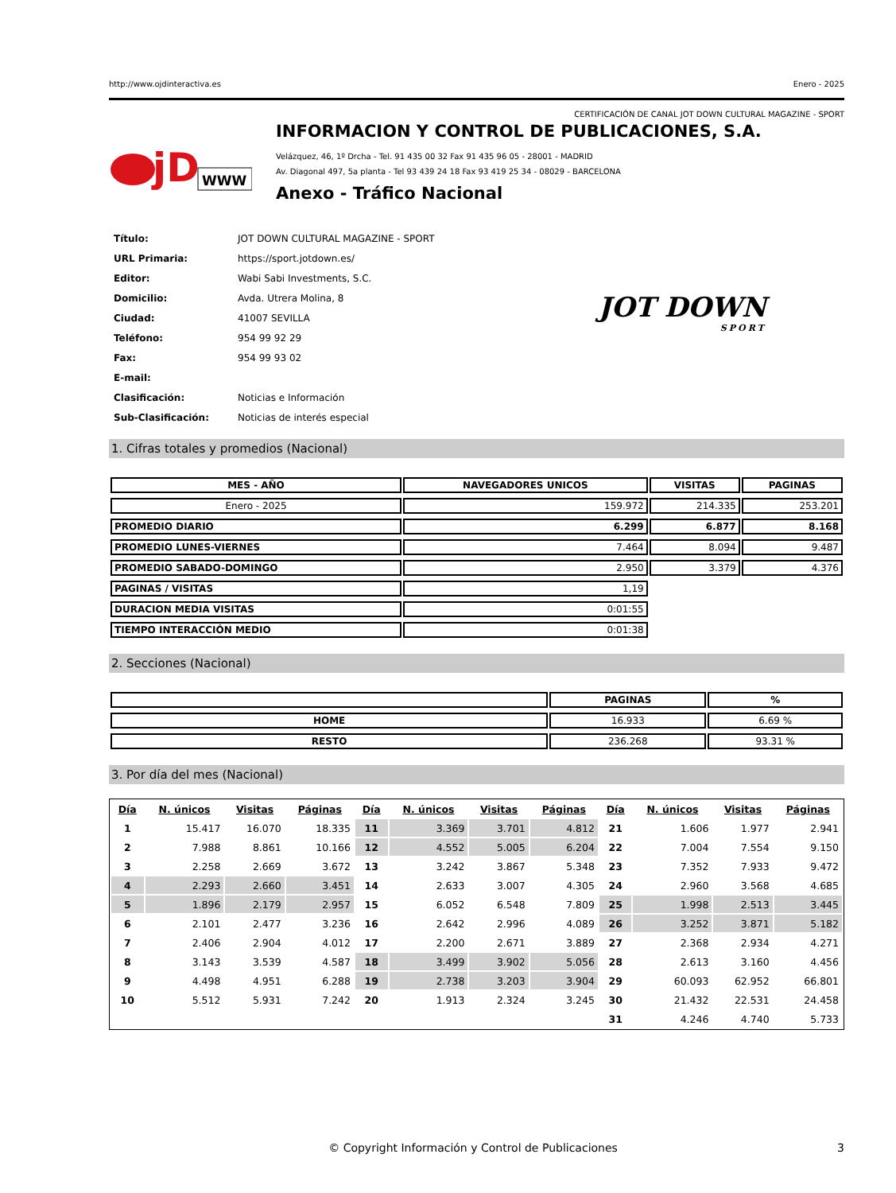http://www.ojdinteractiva.es Enero - 2025
CERTIFICACIÓN DE CANAL JOT DOWN CULTURAL MAGAZINE - SPORT
jD
WWW
INFORMACION Y CONTROL DE PUBLICACIONES, S.A.
Velázquez, 46, 1º Drcha - Tel. 91 435 00 32 Fax 91 435 96 05 - 28001 - MADRID
Av. Diagonal 497, 5a planta - Tel 93 439 24 18 Fax 93 419 25 34 - 08029 - BARCELONA
Anexo - Tráfico Nacional
| Título: | JOT DOWN CULTURAL MAGAZINE - SPORT |
| URL Primaria: | https://sport.jotdown.es/ |
| Editor: | Wabi Sabi Investments, S.C. |
| Domicilio: | Avda. Utrera Molina, 8 |
| Ciudad: | 41007 SEVILLA |
| Teléfono: | 954 99 92 29 |
| Fax: | 954 99 93 02 |
| E-mail: | |
| Clasificación: | Noticias e Información |
| Sub-Clasificación: | Noticias de interés especial |
JOT DOWN
SPORT
1. Cifras totales y promedios (Nacional)
| MES - AÑO | NAVEGADORES UNICOS | VISITAS | PAGINAS |
| --- | --- | --- | --- |
| Enero - 2025 | 159.972 | 214.335 | 253.201 |
| PROMEDIO DIARIO | 6.299 | 6.877 | 8.168 |
| PROMEDIO LUNES-VIERNES | 7.464 | 8.094 | 9.487 |
| PROMEDIO SABADO-DOMINGO | 2.950 | 3.379 | 4.376 |
| PAGINAS / VISITAS | 1,19 | | |
| DURACION MEDIA VISITAS | 0:01:55 | | |
| TIEMPO INTERACCIÓN MEDIO | 0:01:38 | | |
2. Secciones (Nacional)
| | PAGINAS | % |
| --- | --- | --- |
| HOME | 16.933 | 6.69 % |
| RESTO | 236.268 | 93.31 % |
3. Por día del mes (Nacional)
| Día | N. únicos | Visitas | Páginas | Día | N. únicos | Visitas | Páginas | Día | N. únicos | Visitas | Páginas |
| --- | --- | --- | --- | --- | --- | --- | --- | --- | --- | --- | --- |
| 1 | 15.417 | 16.070 | 18.335 | 11 | 3.369 | 3.701 | 4.812 | 21 | 1.606 | 1.977 | 2.941 |
| 2 | 7.988 | 8.861 | 10.166 | 12 | 4.552 | 5.005 | 6.204 | 22 | 7.004 | 7.554 | 9.150 |
| 3 | 2.258 | 2.669 | 3.672 | 13 | 3.242 | 3.867 | 5.348 | 23 | 7.352 | 7.933 | 9.472 |
| 4 | 2.293 | 2.660 | 3.451 | 14 | 2.633 | 3.007 | 4.305 | 24 | 2.960 | 3.568 | 4.685 |
| 5 | 1.896 | 2.179 | 2.957 | 15 | 6.052 | 6.548 | 7.809 | 25 | 1.998 | 2.513 | 3.445 |
| 6 | 2.101 | 2.477 | 3.236 | 16 | 2.642 | 2.996 | 4.089 | 26 | 3.252 | 3.871 | 5.182 |
| 7 | 2.406 | 2.904 | 4.012 | 17 | 2.200 | 2.671 | 3.889 | 27 | 2.368 | 2.934 | 4.271 |
| 8 | 3.143 | 3.539 | 4.587 | 18 | 3.499 | 3.902 | 5.056 | 28 | 2.613 | 3.160 | 4.456 |
| 9 | 4.498 | 4.951 | 6.288 | 19 | 2.738 | 3.203 | 3.904 | 29 | 60.093 | 62.952 | 66.801 |
| 10 | 5.512 | 5.931 | 7.242 | 20 | 1.913 | 2.324 | 3.245 | 30 | 21.432 | 22.531 | 24.458 |
| | | | | | | | | 31 | 4.246 | 4.740 | 5.733 |
© Copyright Información y Control de Publicaciones 3